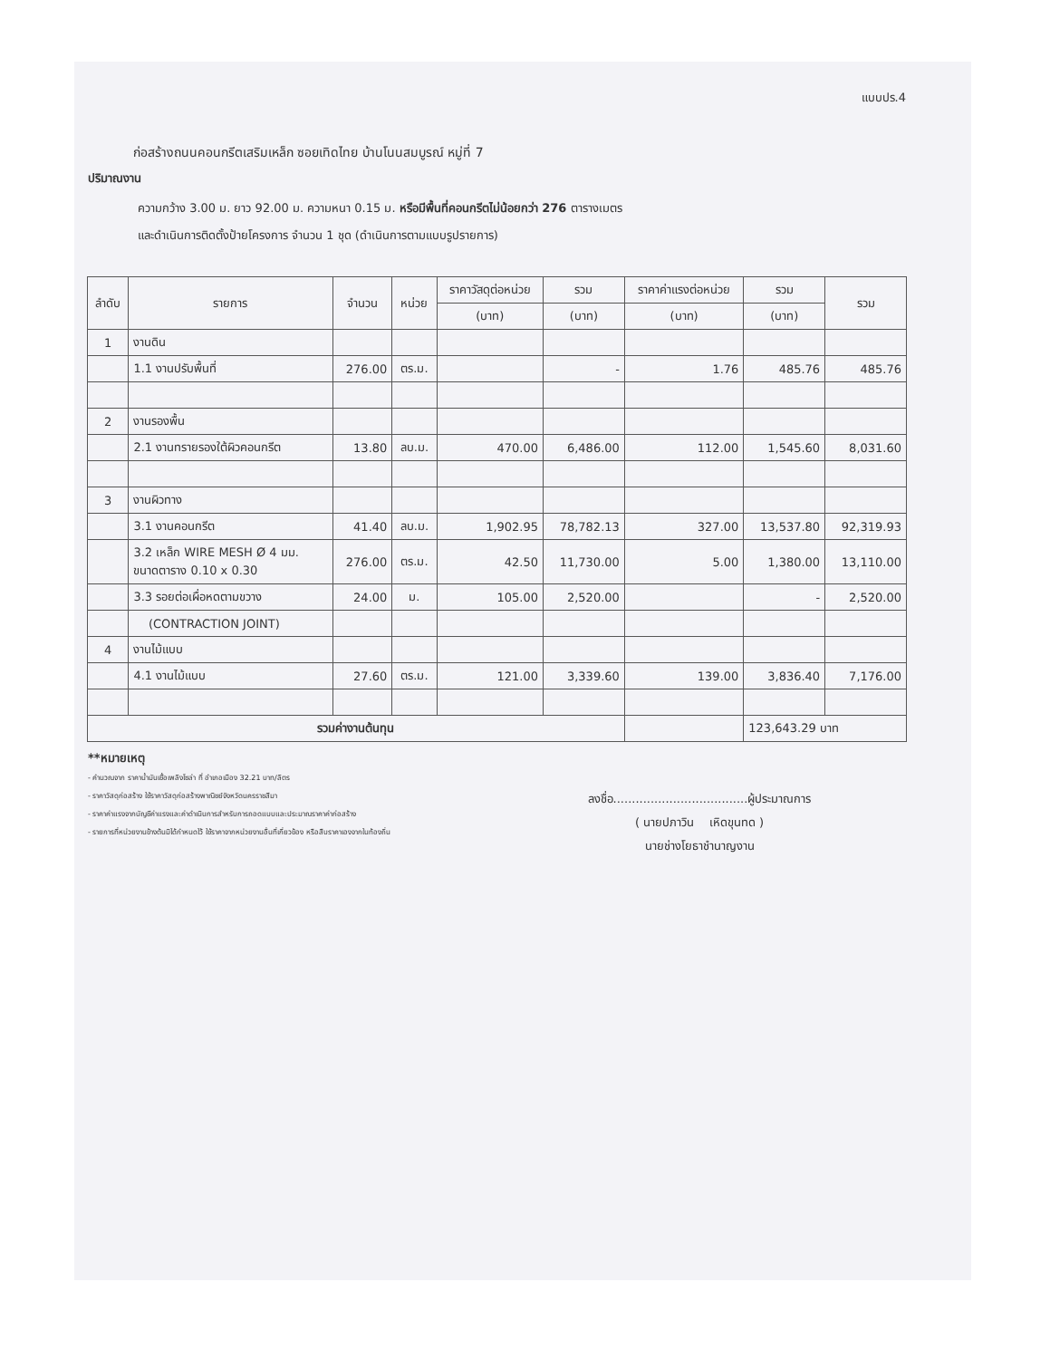แบบปร.4
ก่อสร้างถนนคอนกรีตเสริมเหล็ก ซอยเทิดไทย บ้านโนนสมบูรณ์ หมู่ที่ 7
ปริมาณงาน
ความกว้าง 3.00 ม. ยาว 92.00 ม. ความหนา 0.15 ม. หรือมีพื้นที่คอนกรีตไม่น้อยกว่า 276 ตารางเมตร
และดำเนินการติดตั้งป้ายโครงการ จำนวน 1 ชุด (ดำเนินการตามแบบรูปรายการ)
| ลำดับ | รายการ | จำนวน | หน่วย | ราคาวัสดุต่อหน่วย | รวม | ราคาค่าแรงต่อหน่วย | รวม | รวม |
| --- | --- | --- | --- | --- | --- | --- | --- | --- |
| | | | | (บาท) | (บาท) | (บาท) | (บาท) | |
| 1 | งานดิน | | | | | | | |
| | 1.1 งานปรับพื้นที่ | 276.00 | ตร.ม. | | - | 1.76 | 485.76 | 485.76 |
| 2 | งานรองพื้น | | | | | | | |
| | 2.1 งานทรายรองใต้ผิวคอนกรีต | 13.80 | ลบ.ม. | 470.00 | 6,486.00 | 112.00 | 1,545.60 | 8,031.60 |
| 3 | งานผิวทาง | | | | | | | |
| | 3.1 งานคอนกรีต | 41.40 | ลบ.ม. | 1,902.95 | 78,782.13 | 327.00 | 13,537.80 | 92,319.93 |
| | 3.2 เหล็ก WIRE MESH Ø 4 มม. ขนาดตาราง 0.10 x 0.30 | 276.00 | ตร.ม. | 42.50 | 11,730.00 | 5.00 | 1,380.00 | 13,110.00 |
| | 3.3 รอยต่อเผื่อหดตามขวาง | 24.00 | ม. | 105.00 | 2,520.00 | | - | 2,520.00 |
| | (CONTRACTION JOINT) | | | | | | | |
| 4 | งานไม้แบบ | | | | | | | |
| | 4.1 งานไม้แบบ | 27.60 | ตร.ม. | 121.00 | 3,339.60 | 139.00 | 3,836.40 | 7,176.00 |
| รวมค่างานต้นทุน | | | | | | | 123,643.29 บาท | |
**หมายเหตุ
- คำนวณจาก ราคาน้ำมันเชื้อเพลิงโซล่า ที่ อำเภอเมือง 32.21 บาท/ลิตร
- ราคาวัสดุก่อสร้าง ใช้ราคาวัสดุก่อสร้างพาณิชย์จังหวัดนครราชสีมา
- ราคาค่าแรงจากบัญชีค่าแรงและค่าดำเนินการสำหรับการถอดแบบและประมาณราคาค่าก่อสร้าง
- รายการที่หน่วยงานข้างต้นมิได้กำหนดไว้ ใช้ราคาจากหน่วยงานอื่นที่เกี่ยวข้อง หรือสืบราคาเองจากในท้องถิ่น
ลงชื่อ....................................ผู้ประมาณการ
( นายปภาวิน เหิดขุนทด )
นายช่างโยธาชำนาญงาน